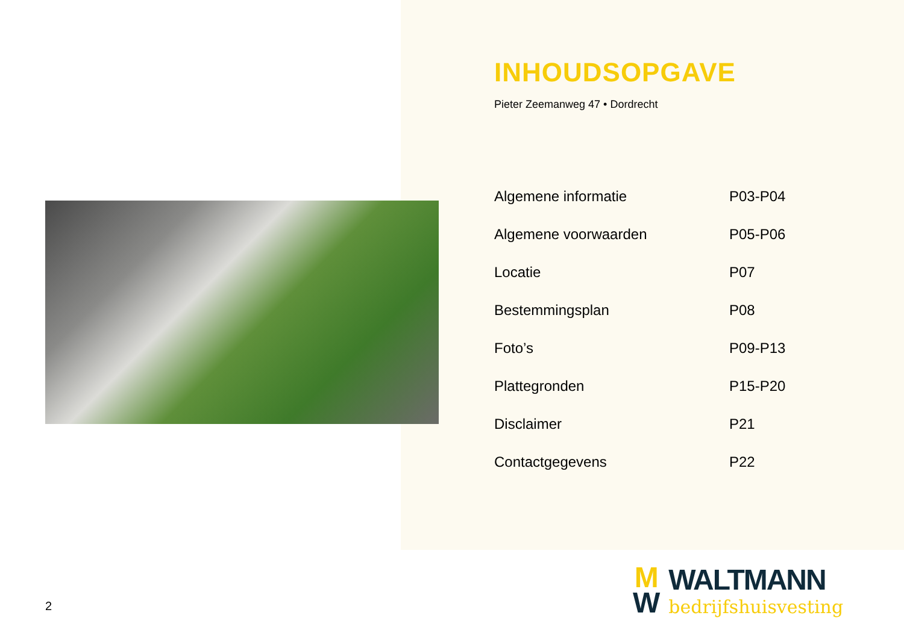INHOUDSOPGAVE
Pieter Zeemanweg 47 • Dordrecht
| Algemene informatie | P03-P04 |
| Algemene voorwaarden | P05-P06 |
| Locatie | P07 |
| Bestemmingsplan | P08 |
| Foto’s | P09-P13 |
| Plattegronden | P15-P20 |
| Disclaimer | P21 |
| Contactgegevens | P22 |
2
M
W
WALTMANN
bedrijfshuisvesting